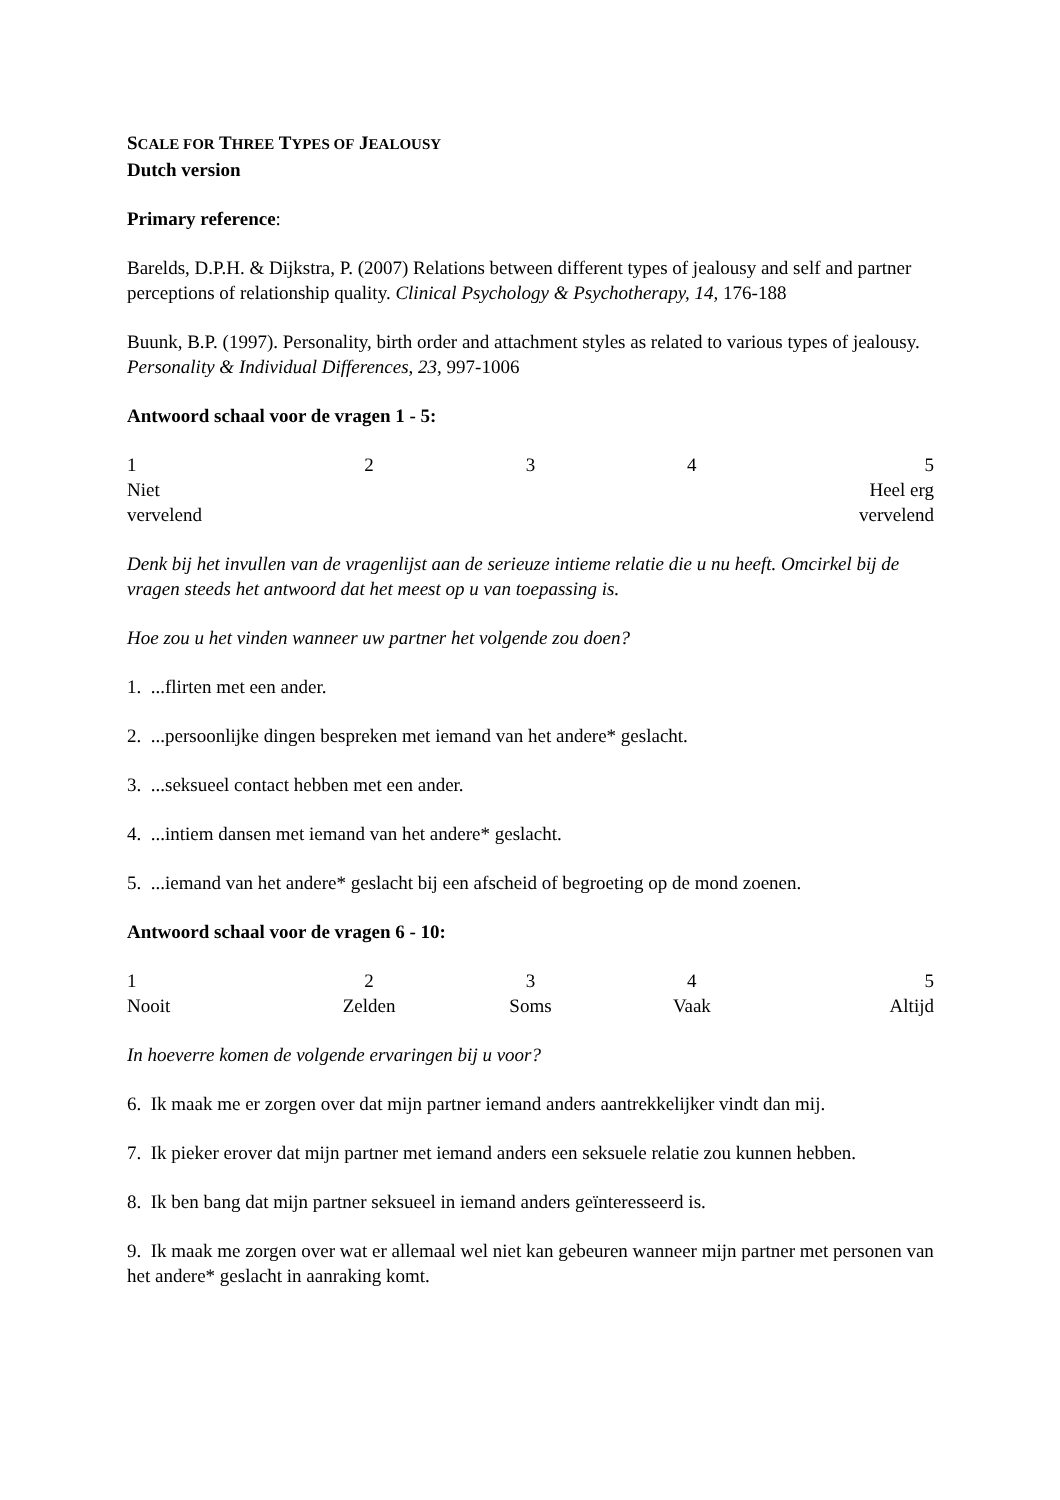SCALE FOR THREE TYPES OF JEALOUSY
Dutch version
Primary reference:
Barelds, D.P.H. & Dijkstra, P. (2007) Relations between different types of jealousy and self and partner perceptions of relationship quality. Clinical Psychology & Psychotherapy, 14, 176-188
Buunk, B.P. (1997). Personality, birth order and attachment styles as related to various types of jealousy. Personality & Individual Differences, 23, 997-1006
Antwoord schaal voor de vragen 1 - 5:
12345
Niet
vervelend Heel erg
vervelend
Denk bij het invullen van de vragenlijst aan de serieuze intieme relatie die u nu heeft. Omcirkel bij de vragen steeds het antwoord dat het meest op u van toepassing is.
Hoe zou u het vinden wanneer uw partner het volgende zou doen?
1. ...flirten met een ander.
2. ...persoonlijke dingen bespreken met iemand van het andere* geslacht.
3. ...seksueel contact hebben met een ander.
4. ...intiem dansen met iemand van het andere* geslacht.
5. ...iemand van het andere* geslacht bij een afscheid of begroeting op de mond zoenen.
Antwoord schaal voor de vragen 6 - 10:
12345
Nooit Zelden Soms Vaak Altijd
In hoeverre komen de volgende ervaringen bij u voor?
6. Ik maak me er zorgen over dat mijn partner iemand anders aantrekkelijker vindt dan mij.
7. Ik pieker erover dat mijn partner met iemand anders een seksuele relatie zou kunnen hebben.
8. Ik ben bang dat mijn partner seksueel in iemand anders geïnteresseerd is.
9. Ik maak me zorgen over wat er allemaal wel niet kan gebeuren wanneer mijn partner met personen van het andere* geslacht in aanraking komt.